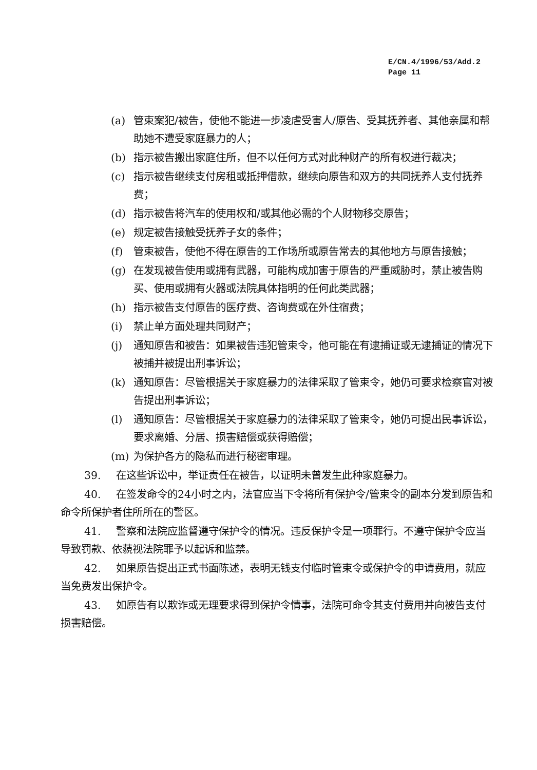E/CN.4/1996/53/Add.2
Page 11
(a) 管束案犯/被告，使他不能进一步凌虐受害人/原告、受其抚养者、其他亲属和帮助她不遭受家庭暴力的人；
(b) 指示被告搬出家庭住所，但不以任何方式对此种财产的所有权进行裁决；
(c) 指示被告继续支付房租或抵押借款，继续向原告和双方的共同抚养人支付抚养费；
(d) 指示被告将汽车的使用权和/或其他必需的个人财物移交原告；
(e) 规定被告接触受抚养子女的条件；
(f) 管束被告，使他不得在原告的工作场所或原告常去的其他地方与原告接触；
(g) 在发现被告使用或拥有武器，可能构成加害于原告的严重威胁时，禁止被告购买、使用或拥有火器或法院具体指明的任何此类武器；
(h) 指示被告支付原告的医疗费、咨询费或在外住宿费；
(i) 禁止单方面处理共同财产；
(j) 通知原告和被告：如果被告违犯管束令，他可能在有逮捕证或无逮捕证的情况下被捕并被提出刑事诉讼；
(k) 通知原告：尽管根据关于家庭暴力的法律采取了管束令，她仍可要求检察官对被告提出刑事诉讼；
(l) 通知原告：尽管根据关于家庭暴力的法律采取了管束令，她仍可提出民事诉讼，要求离婚、分居、损害赔偿或获得赔偿；
(m) 为保护各方的隐私而进行秘密审理。
39. 在这些诉讼中，举证责任在被告，以证明未曾发生此种家庭暴力。
40. 在签发命令的24小时之内，法官应当下令将所有保护令/管束令的副本分发到原告和命令所保护者住所所在的警区。
41. 警察和法院应监督遵守保护令的情况。违反保护令是一项罪行。不遵守保护令应当导致罚款、依藐视法院罪予以起诉和监禁。
42. 如果原告提出正式书面陈述，表明无钱支付临时管束令或保护令的申请费用，就应当免费发出保护令。
43. 如原告有以欺诈或无理要求得到保护令情事，法院可命令其支付费用并向被告支付损害赔偿。